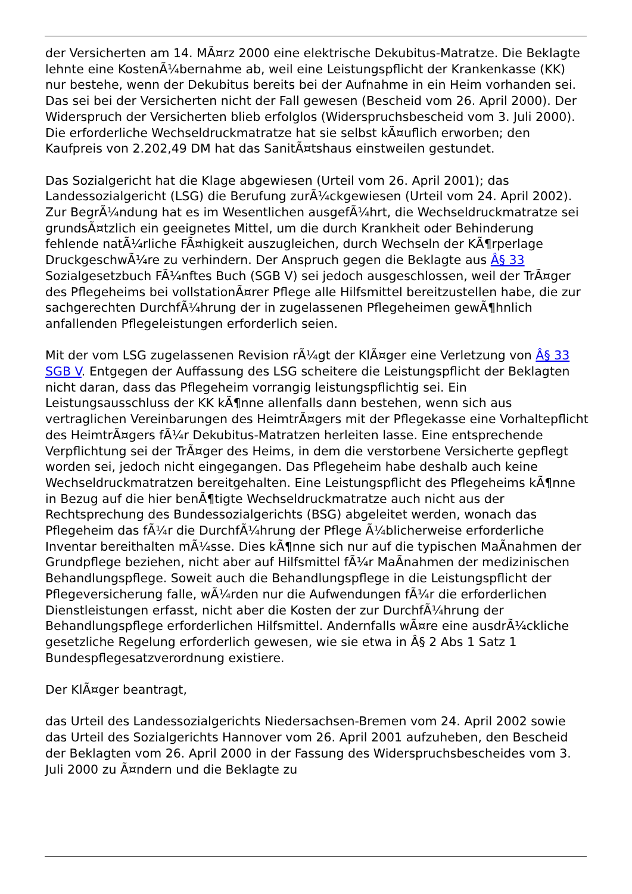der Versicherten am 14. MÃ¤rz 2000 eine elektrische Dekubitus-Matratze. Die Beklagte lehnte eine KostenÃ¼bernahme ab, weil eine Leistungspflicht der Krankenkasse (KK) nur bestehe, wenn der Dekubitus bereits bei der Aufnahme in ein Heim vorhanden sei. Das sei bei der Versicherten nicht der Fall gewesen (Bescheid vom 26. April 2000). Der Widerspruch der Versicherten blieb erfolglos (Widerspruchsbescheid vom 3. Juli 2000). Die erforderliche Wechseldruckmatratze hat sie selbst kÃ¤uflich erworben; den Kaufpreis von 2.202,49 DM hat das SanitÃ¤tshaus einstweilen gestundet.
Das Sozialgericht hat die Klage abgewiesen (Urteil vom 26. April 2001); das Landessozialgericht (LSG) die Berufung zurÃ¼ckgewiesen (Urteil vom 24. April 2002). Zur BegrÃ¼ndung hat es im Wesentlichen ausgefÃ¼hrt, die Wechseldruckmatratze sei grundsÃ¤tzlich ein geeignetes Mittel, um die durch Krankheit oder Behinderung fehlende natÃ¼rliche FÃ¤higkeit auszugleichen, durch Wechseln der KÃ¶rperlage DruckgeschwÃ¼re zu verhindern. Der Anspruch gegen die Beklagte aus Â§ 33 Sozialgesetzbuch FÃ¼nftes Buch (SGB V) sei jedoch ausgeschlossen, weil der TrÃ¤ger des Pflegeheims bei vollstationÃ¤rer Pflege alle Hilfsmittel bereitzustellen habe, die zur sachgerechten DurchfÃ¼hrung der in zugelassenen Pflegeheimen gewÃ¶hnlich anfallenden Pflegeleistungen erforderlich seien.
Mit der vom LSG zugelassenen Revision rÃ¼gt der KlÃ¤ger eine Verletzung von Â§ 33 SGB V. Entgegen der Auffassung des LSG scheitere die Leistungspflicht der Beklagten nicht daran, dass das Pflegeheim vorrangig leistungspflichtig sei. Ein Leistungsausschluss der KK kÃ¶nne allenfalls dann bestehen, wenn sich aus vertraglichen Vereinbarungen des HeimtrÃ¤gers mit der Pflegekasse eine Vorhaltepflicht des HeimtrÃ¤gers fÃ¼r Dekubitus-Matratzen herleiten lasse. Eine entsprechende Verpflichtung sei der TrÃ¤ger des Heims, in dem die verstorbene Versicherte gepflegt worden sei, jedoch nicht eingegangen. Das Pflegeheim habe deshalb auch keine Wechseldruckmatratzen bereitgehalten. Eine Leistungspflicht des Pflegeheims kÃ¶nne in Bezug auf die hier benÃ¶tigte Wechseldruckmatratze auch nicht aus der Rechtsprechung des Bundessozialgerichts (BSG) abgeleitet werden, wonach das Pflegeheim das fÃ¼r die DurchfÃ¼hrung der Pflege Ã¼blicherweise erforderliche Inventar bereithalten mÃ¼sse. Dies kÃ¶nne sich nur auf die typischen MaÃnahmen der Grundpflege beziehen, nicht aber auf Hilfsmittel fÃ¼r MaÃnahmen der medizinischen Behandlungspflege. Soweit auch die Behandlungspflege in die Leistungspflicht der Pflegeversicherung falle, wÃ¼rden nur die Aufwendungen fÃ¼r die erforderlichen Dienstleistungen erfasst, nicht aber die Kosten der zur DurchfÃ¼hrung der Behandlungspflege erforderlichen Hilfsmittel. Andernfalls wÃ¤re eine ausdrÃ¼ckliche gesetzliche Regelung erforderlich gewesen, wie sie etwa in Â§ 2 Abs 1 Satz 1 Bundespflegesatzverordnung existiere.
Der KlÃ¤ger beantragt,
das Urteil des Landessozialgerichts Niedersachsen-Bremen vom 24. April 2002 sowie das Urteil des Sozialgerichts Hannover vom 26. April 2001 aufzuheben, den Bescheid der Beklagten vom 26. April 2000 in der Fassung des Widerspruchsbescheides vom 3. Juli 2000 zu Ã¤ndern und die Beklagte zu